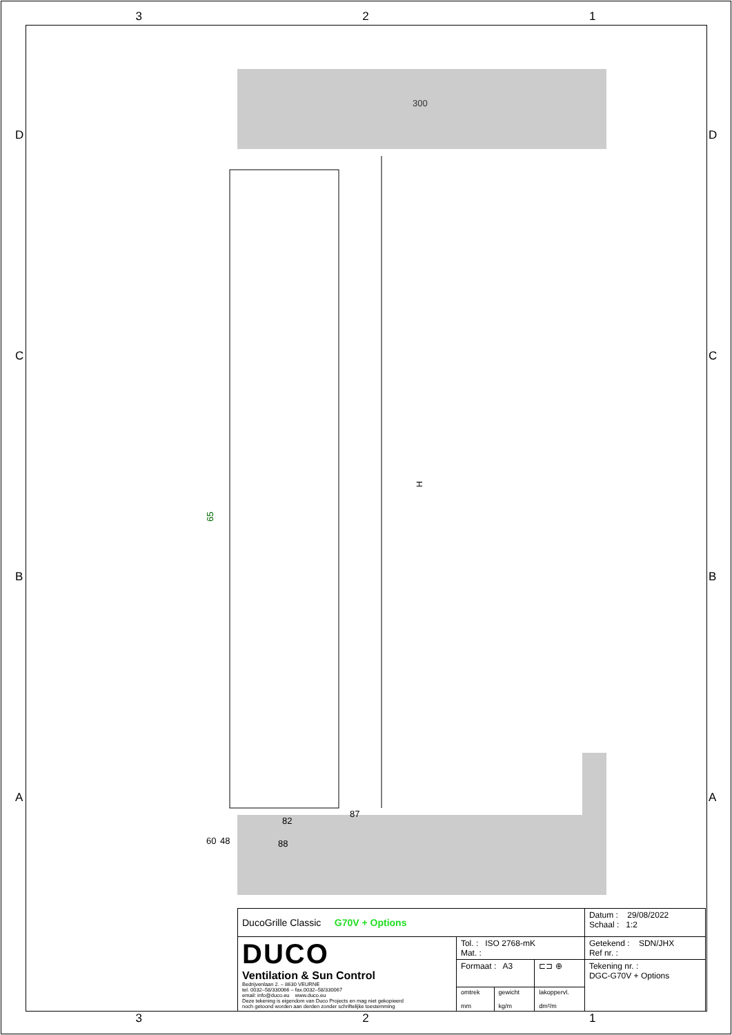3 2 1
3 2 1
DCBA DCBA
H
300
65
82
88
60
48
87
| DucoGrille Classic G70V + Options | | | | Datum : 29/08/2022 Schaal : 1:2 |
| DUCO Ventilation & Sun Control Bedrijvenlaan 2. – 8630 VEURNE tel. 0032–58/330066 – fax.0032–58/330067 email: info@duco.eu www.duco.eu Deze tekening is eigendom van Duco Projects en mag niet gekopieerd noch getoond worden aan derden zonder schriftelijke toestemming | Tol. : ISO 2768-mK Mat. : | | | Getekend : SDN/JHX Ref nr. : |
| | Formaat : A3 | | ⊏⊐ ⊕ | Tekening nr. : DGC-G70V + Options |
| | omtrek mm | gewicht kg/m | lakoppervl. dm²/m | |